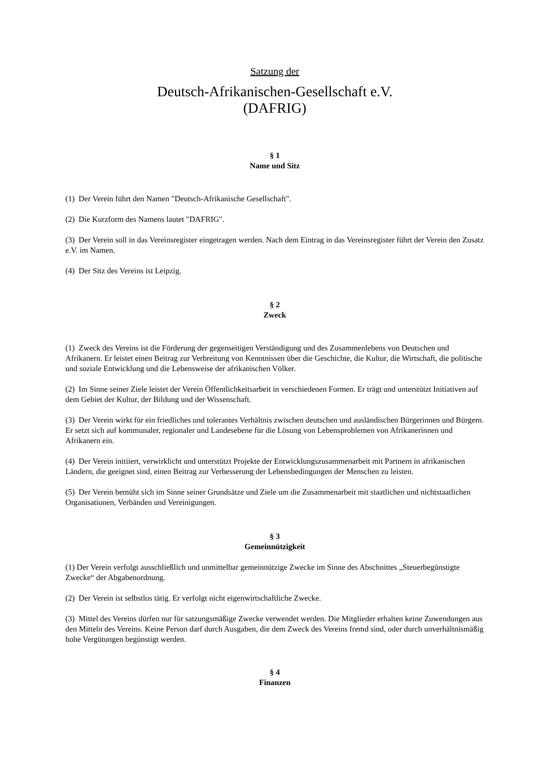Satzung der
Deutsch-Afrikanischen-Gesellschaft e.V.
(DAFRIG)
§ 1
Name und Sitz
(1) Der Verein führt den Namen "Deutsch-Afrikanische Gesellschaft".
(2) Die Kurzform des Namens lautet "DAFRIG".
(3) Der Verein soll in das Vereinsregister eingetragen werden. Nach dem Eintrag in das Vereinsregister führt der Verein den Zusatz e.V. im Namen.
(4) Der Sitz des Vereins ist Leipzig.
§ 2
Zweck
(1) Zweck des Vereins ist die Förderung der gegenseitigen Verständigung und des Zusammenlebens von Deutschen und Afrikanern. Er leistet einen Beitrag zur Verbreitung von Kenntnissen über die Geschichte, die Kultur, die Wirtschaft, die politische und soziale Entwicklung und die Lebensweise der afrikanischen Völker.
(2) Im Sinne seiner Ziele leistet der Verein Öffentlichkeitsarbeit in verschiedenen Formen. Er trägt und unterstützt Initiativen auf dem Gebiet der Kultur, der Bildung und der Wissenschaft.
(3) Der Verein wirkt für ein friedliches und tolerantes Verhältnis zwischen deutschen und ausländischen Bürgerinnen und Bürgern. Er setzt sich auf kommunaler, regionaler und Landesebene für die Lösung von Lebensproblemen von Afrikanerinnen und Afrikanern ein.
(4) Der Verein initiiert, verwirklicht und unterstützt Projekte der Entwicklungszusammenarbeit mit Partnern in afrikanischen Ländern, die geeignet sind, einen Beitrag zur Verbesserung der Lebensbedingungen der Menschen zu leisten.
(5) Der Verein bemüht sich im Sinne seiner Grundsätze und Ziele um die Zusammenarbeit mit staatlichen und nichtstaatlichen Organisationen, Verbänden und Vereinigungen.
§ 3
Gemeinnützigkeit
(1) Der Verein verfolgt ausschließlich und unmittelbar gemeinnützige Zwecke im Sinne des Abschnittes „Steuerbegünstigte Zwecke“ der Abgabenordnung.
(2) Der Verein ist selbstlos tätig. Er verfolgt nicht eigenwirtschaftliche Zwecke.
(3) Mittel des Vereins dürfen nur für satzungsmäßige Zwecke verwendet werden. Die Mitglieder erhalten keine Zuwendungen aus den Mitteln des Vereins. Keine Person darf durch Ausgaben, die dem Zweck des Vereins fremd sind, oder durch unverhältnismäßig hohe Vergütungen begünstigt werden.
§ 4
Finanzen